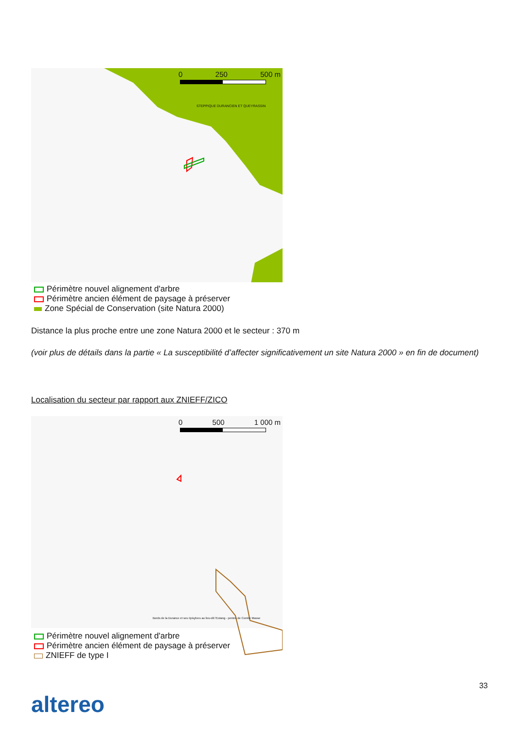0 250 500 m
STEPPIQUE DURANCIEN ET QUEYRASSIN
Périmètre nouvel alignement d'arbre
Périmètre ancien élément de paysage à préserver
Zone Spécial de Conservation (site Natura 2000)
Distance la plus proche entre une zone Natura 2000 et le secteur : 370 m
(voir plus de détails dans la partie « La susceptibilité d’affecter significativement un site Natura 2000 » en fin de document)
Localisation du secteur par rapport aux ZNIEFF/ZICO
0 500 1 000 m
Bords de la Durance et ses ripisylves au lieu-dit l'Estang - pentes de Combe Masse
Périmètre nouvel alignement d'arbre
Périmètre ancien élément de paysage à préserver
ZNIEFF de type I
33
altereo